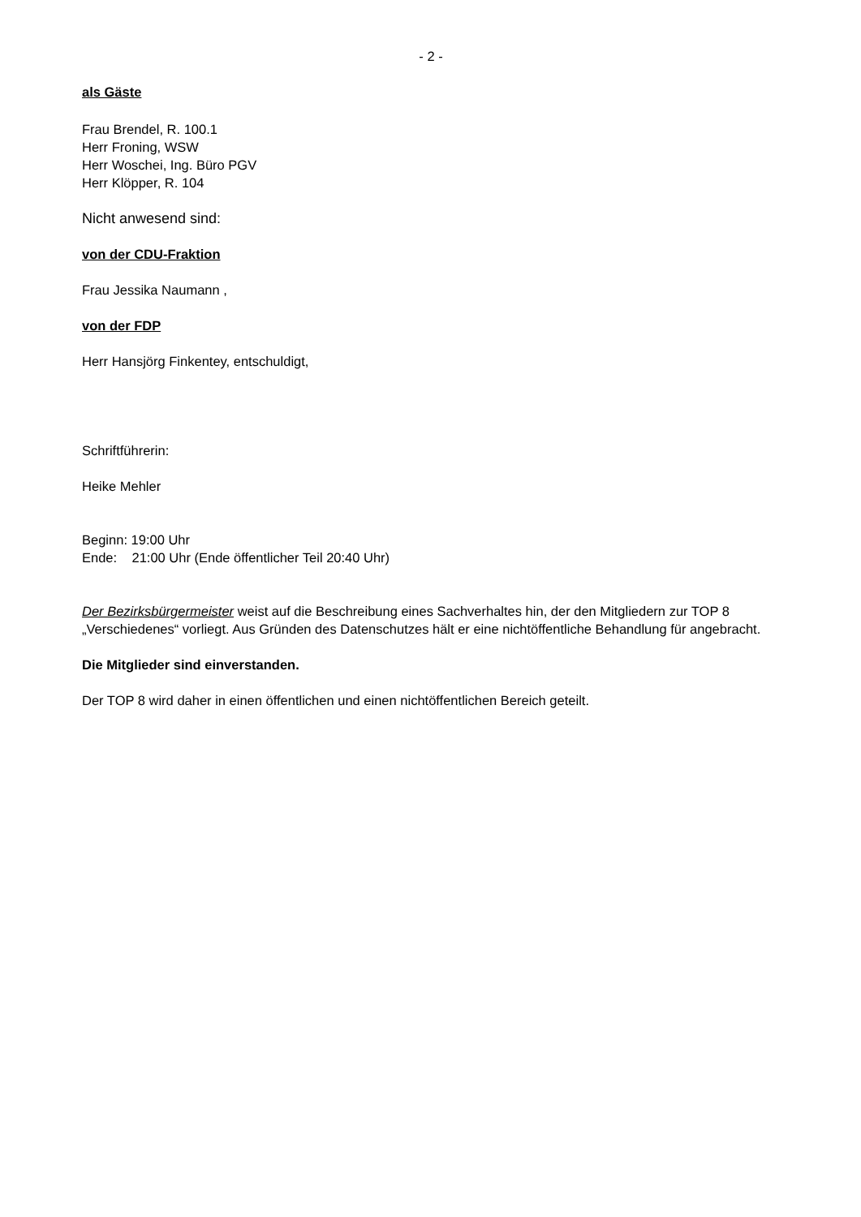- 2 -
als Gäste
Frau Brendel, R. 100.1
Herr Froning, WSW
Herr Woschei, Ing. Büro PGV
Herr Klöpper, R. 104
Nicht anwesend sind:
von der CDU-Fraktion
Frau Jessika Naumann ,
von der FDP
Herr Hansjörg Finkentey, entschuldigt,
Schriftführerin:
Heike Mehler
Beginn: 19:00 Uhr
Ende: 21:00 Uhr (Ende öffentlicher Teil 20:40 Uhr)
Der Bezirksbürgermeister weist auf die Beschreibung eines Sachverhaltes hin, der den Mitgliedern zur TOP 8 „Verschiedenes“ vorliegt. Aus Gründen des Datenschutzes hält er eine nichtöffentliche Behandlung für angebracht.
Die Mitglieder sind einverstanden.
Der TOP 8 wird daher in einen öffentlichen und einen nichtöffentlichen Bereich geteilt.